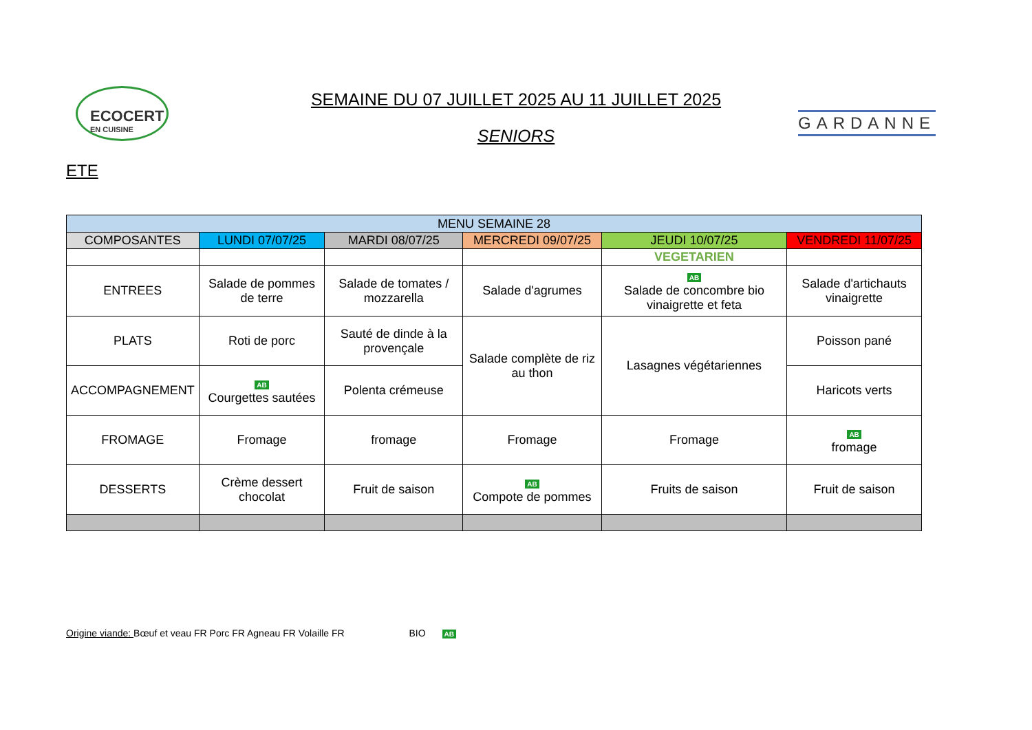ECOCERT
EN CUISINE
SEMAINE DU 07 JUILLET 2025 AU 11 JUILLET 2025
SENIORS
GARDANNE
ETE
| MENU SEMAINE 28 | | | | | |
| --- | --- | --- | --- | --- | --- |
| COMPOSANTES | LUNDI 07/07/25 | MARDI 08/07/25 | MERCREDI 09/07/25 | JEUDI 10/07/25 | VENDREDI 11/07/25 |
| | | | | VEGETARIEN | |
| ENTREES | Salade de pommes de terre | Salade de tomates / mozzarella | Salade d'agrumes | AB Salade de concombre bio vinaigrette et feta | Salade d'artichauts vinaigrette |
| PLATS | Roti de porc | Sauté de dinde à la provençale | Salade complète de riz au thon | Lasagnes végétariennes | Poisson pané |
| ACCOMPAGNEMENT | AB Courgettes sautées | Polenta crémeuse | | | Haricots verts |
| FROMAGE | Fromage | fromage | Fromage | Fromage | AB fromage |
| DESSERTS | Crème dessert chocolat | Fruit de saison | AB Compote de pommes | Fruits de saison | Fruit de saison |
Origine viande: Bœuf et veau FR Porc FR Agneau FR Volaille FR BIO AB